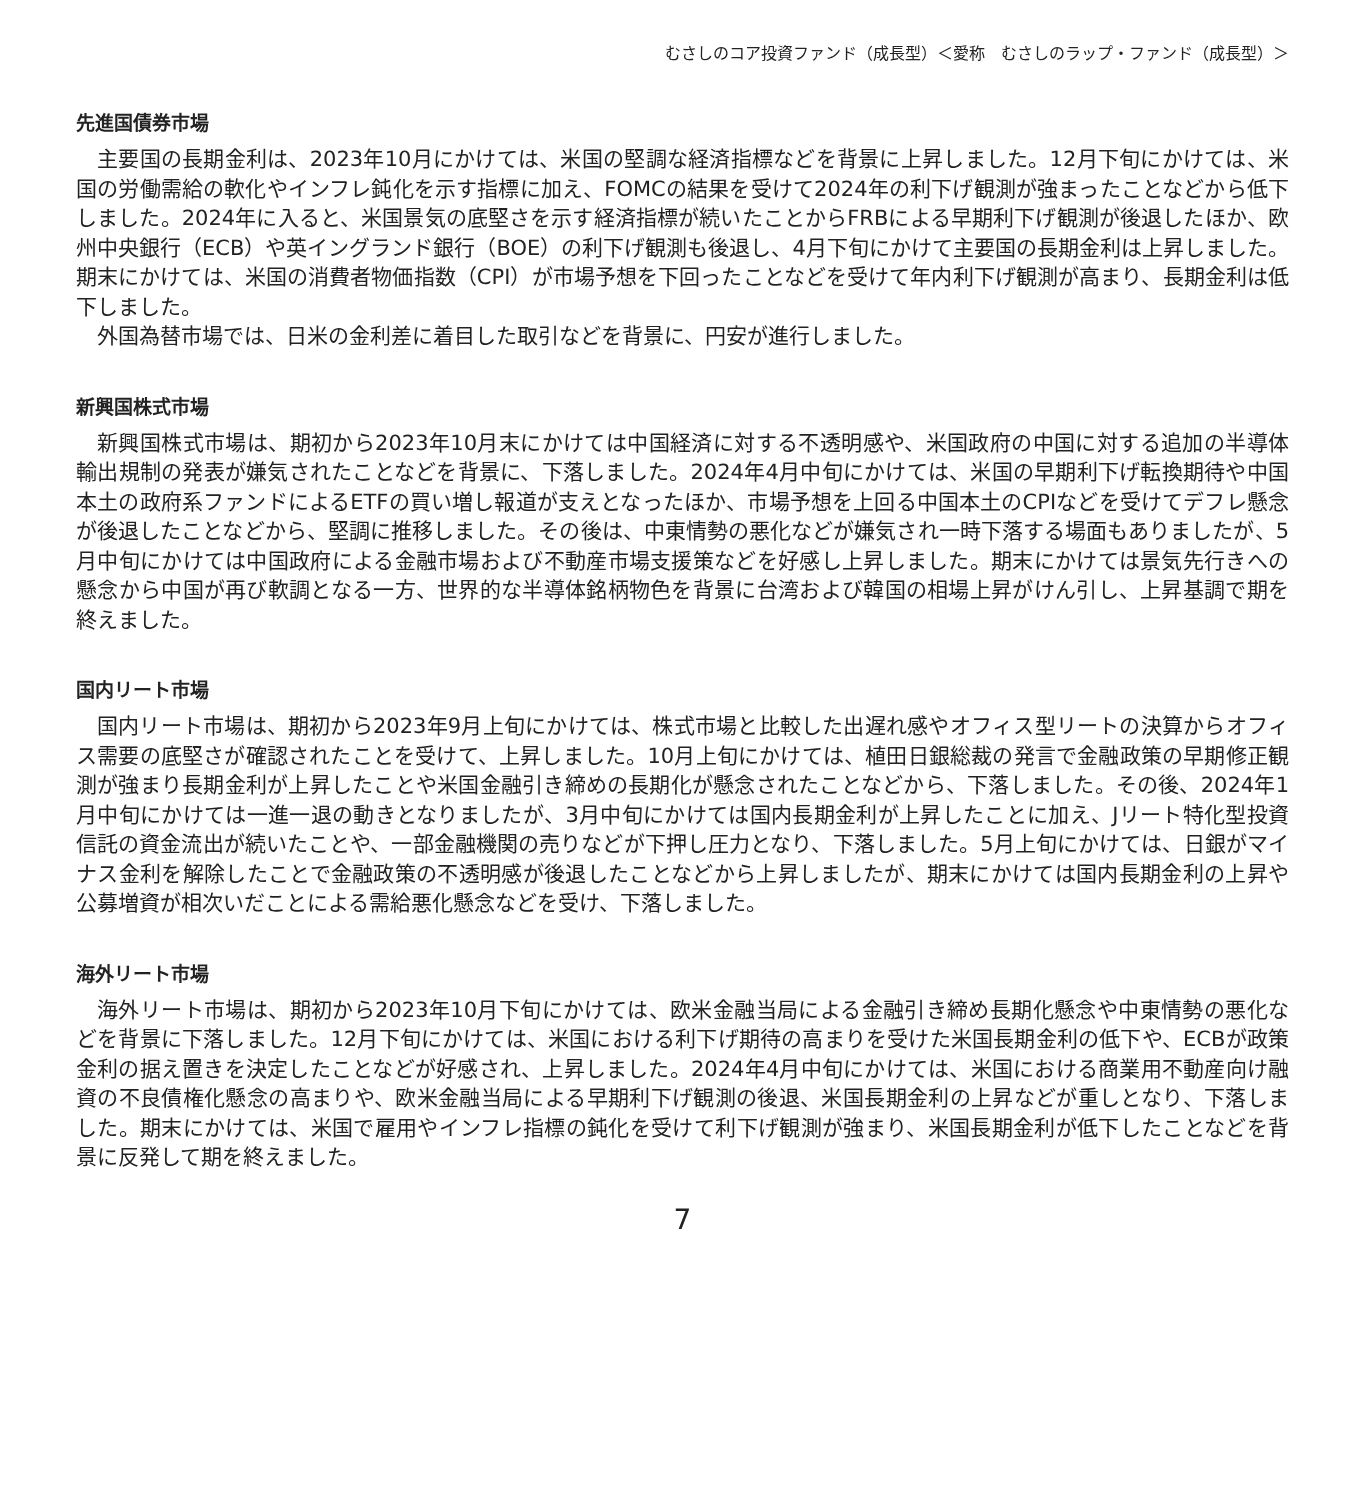むさしのコア投資ファンド（成長型）＜愛称　むさしのラップ・ファンド（成長型）＞
先進国債券市場
主要国の長期金利は、2023年10月にかけては、米国の堅調な経済指標などを背景に上昇しました。12月下旬にかけては、米国の労働需給の軟化やインフレ鈍化を示す指標に加え、FOMCの結果を受けて2024年の利下げ観測が強まったことなどから低下しました。2024年に入ると、米国景気の底堅さを示す経済指標が続いたことからFRBによる早期利下げ観測が後退したほか、欧州中央銀行（ECB）や英イングランド銀行（BOE）の利下げ観測も後退し、4月下旬にかけて主要国の長期金利は上昇しました。期末にかけては、米国の消費者物価指数（CPI）が市場予想を下回ったことなどを受けて年内利下げ観測が高まり、長期金利は低下しました。
外国為替市場では、日米の金利差に着目した取引などを背景に、円安が進行しました。
新興国株式市場
新興国株式市場は、期初から2023年10月末にかけては中国経済に対する不透明感や、米国政府の中国に対する追加の半導体輸出規制の発表が嫌気されたことなどを背景に、下落しました。2024年4月中旬にかけては、米国の早期利下げ転換期待や中国本土の政府系ファンドによるETFの買い増し報道が支えとなったほか、市場予想を上回る中国本土のCPIなどを受けてデフレ懸念が後退したことなどから、堅調に推移しました。その後は、中東情勢の悪化などが嫌気され一時下落する場面もありましたが、5月中旬にかけては中国政府による金融市場および不動産市場支援策などを好感し上昇しました。期末にかけては景気先行きへの懸念から中国が再び軟調となる一方、世界的な半導体銘柄物色を背景に台湾および韓国の相場上昇がけん引し、上昇基調で期を終えました。
国内リート市場
国内リート市場は、期初から2023年9月上旬にかけては、株式市場と比較した出遅れ感やオフィス型リートの決算からオフィス需要の底堅さが確認されたことを受けて、上昇しました。10月上旬にかけては、植田日銀総裁の発言で金融政策の早期修正観測が強まり長期金利が上昇したことや米国金融引き締めの長期化が懸念されたことなどから、下落しました。その後、2024年1月中旬にかけては一進一退の動きとなりましたが、3月中旬にかけては国内長期金利が上昇したことに加え、Jリート特化型投資信託の資金流出が続いたことや、一部金融機関の売りなどが下押し圧力となり、下落しました。5月上旬にかけては、日銀がマイナス金利を解除したことで金融政策の不透明感が後退したことなどから上昇しましたが、期末にかけては国内長期金利の上昇や公募増資が相次いだことによる需給悪化懸念などを受け、下落しました。
海外リート市場
海外リート市場は、期初から2023年10月下旬にかけては、欧米金融当局による金融引き締め長期化懸念や中東情勢の悪化などを背景に下落しました。12月下旬にかけては、米国における利下げ期待の高まりを受けた米国長期金利の低下や、ECBが政策金利の据え置きを決定したことなどが好感され、上昇しました。2024年4月中旬にかけては、米国における商業用不動産向け融資の不良債権化懸念の高まりや、欧米金融当局による早期利下げ観測の後退、米国長期金利の上昇などが重しとなり、下落しました。期末にかけては、米国で雇用やインフレ指標の鈍化を受けて利下げ観測が強まり、米国長期金利が低下したことなどを背景に反発して期を終えました。
7